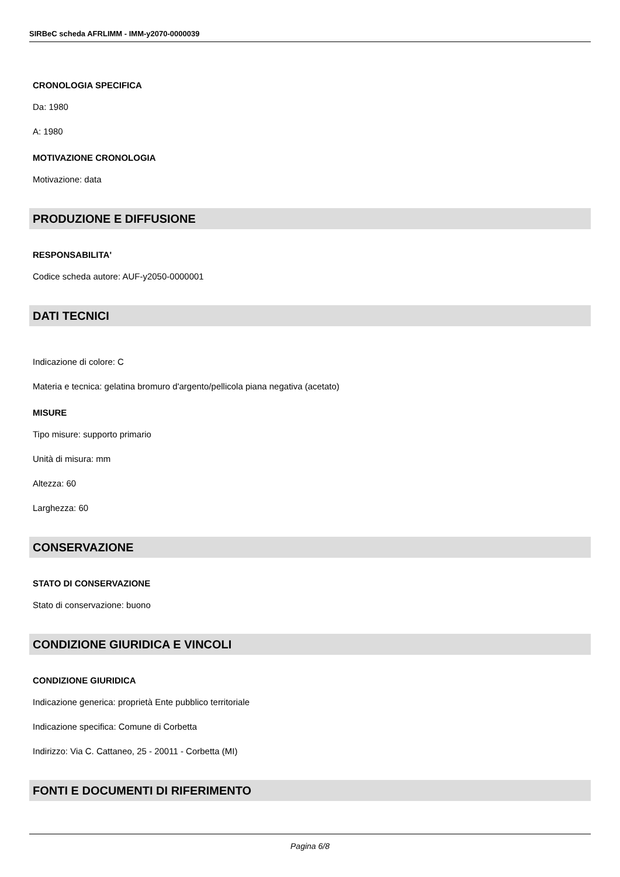SIRBeC scheda AFRLIMM - IMM-y2070-0000039
CRONOLOGIA SPECIFICA
Da: 1980
A: 1980
MOTIVAZIONE CRONOLOGIA
Motivazione: data
PRODUZIONE E DIFFUSIONE
RESPONSABILITA'
Codice scheda autore: AUF-y2050-0000001
DATI TECNICI
Indicazione di colore: C
Materia e tecnica: gelatina bromuro d'argento/pellicola piana negativa (acetato)
MISURE
Tipo misure: supporto primario
Unità di misura: mm
Altezza: 60
Larghezza: 60
CONSERVAZIONE
STATO DI CONSERVAZIONE
Stato di conservazione: buono
CONDIZIONE GIURIDICA E VINCOLI
CONDIZIONE GIURIDICA
Indicazione generica: proprietà Ente pubblico territoriale
Indicazione specifica: Comune di Corbetta
Indirizzo: Via C. Cattaneo, 25 - 20011 - Corbetta (MI)
FONTI E DOCUMENTI DI RIFERIMENTO
Pagina 6/8